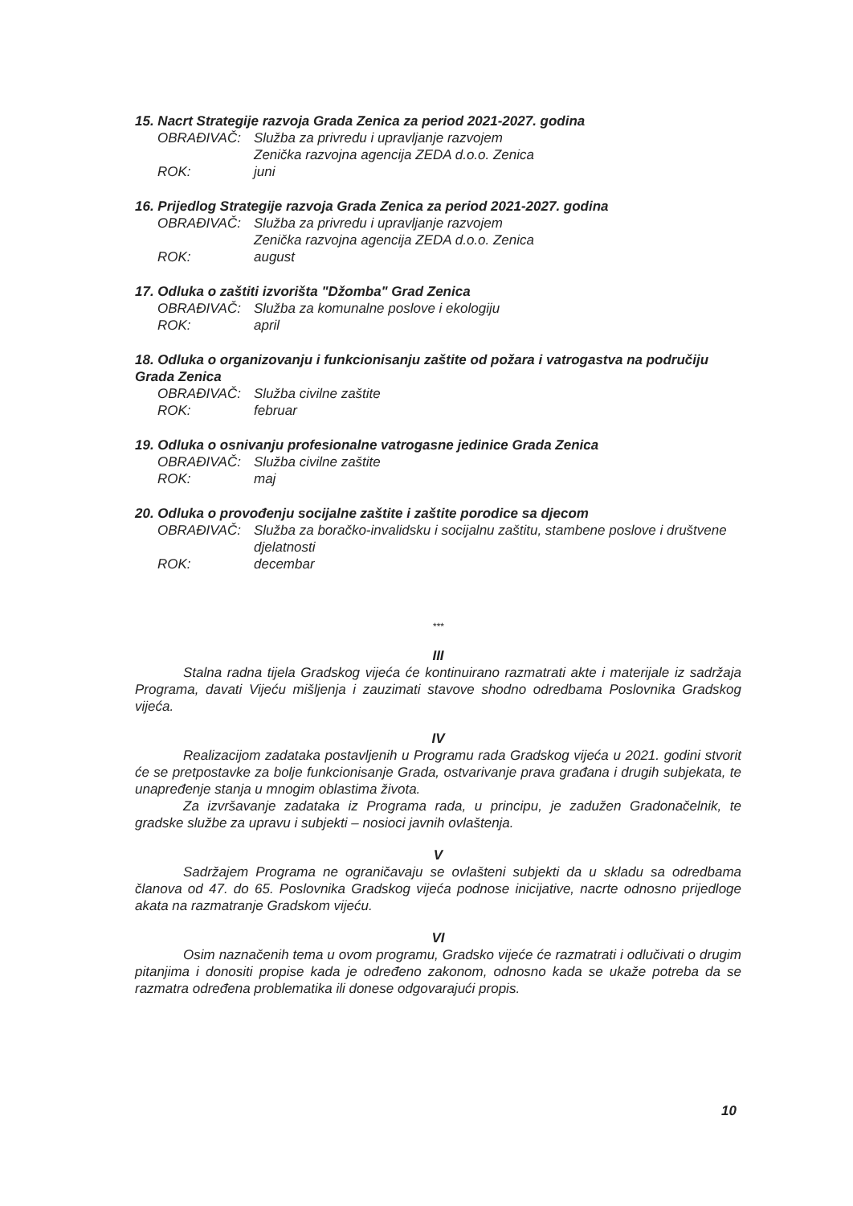15. Nacrt Strategije razvoja Grada Zenica za period 2021-2027. godina
OBRAĐIVAČ: Služba za privredu i upravljanje razvojem
Zenička razvojna agencija ZEDA d.o.o. Zenica
ROK: juni
16. Prijedlog Strategije razvoja Grada Zenica za period 2021-2027. godina
OBRAĐIVAČ: Služba za privredu i upravljanje razvojem
Zenička razvojna agencija ZEDA d.o.o. Zenica
ROK: august
17. Odluka o zaštiti izvorišta "Džomba" Grad Zenica
OBRAĐIVAČ: Služba za komunalne poslove i ekologiju
ROK: april
18. Odluka o organizovanju i funkcionisanju zaštite od požara i vatrogastva na područiju Grada Zenica
OBRAĐIVAČ: Služba civilne zaštite
ROK: februar
19. Odluka o osnivanju profesionalne vatrogasne jedinice Grada Zenica
OBRAĐIVAČ: Služba civilne zaštite
ROK: maj
20. Odluka o provođenju socijalne zaštite i zaštite porodice sa djecom
OBRAĐIVAČ: Služba za boračko-invalidsku i socijalnu zaštitu, stambene poslove i društvene djelatnosti
ROK: decembar
***
III
Stalna radna tijela Gradskog vijeća će kontinuirano razmatrati akte i materijale iz sadržaja Programa, davati Vijeću mišljenja i zauzimati stavove shodno odredbama Poslovnika Gradskog vijeća.
IV
Realizacijom zadataka postavljenih u Programu rada Gradskog vijeća u 2021. godini stvorit će se pretpostavke za bolje funkcionisanje Grada, ostvarivanje prava građana i drugih subjekata, te unapređenje stanja u mnogim oblastima života.
Za izvršavanje zadataka iz Programa rada, u principu, je zadužen Gradonačelnik, te gradske službe za upravu i subjekti – nosioci javnih ovlaštenja.
V
Sadržajem Programa ne ograničavaju se ovlašteni subjekti da u skladu sa odredbama članova od 47. do 65. Poslovnika Gradskog vijeća podnose inicijative, nacrte odnosno prijedloge akata na razmatranje Gradskom vijeću.
VI
Osim naznačenih tema u ovom programu, Gradsko vijeće će razmatrati i odlučivati o drugim pitanjima i donositi propise kada je određeno zakonom, odnosno kada se ukaže potreba da se razmatra određena problematika ili donese odgovarajući propis.
10